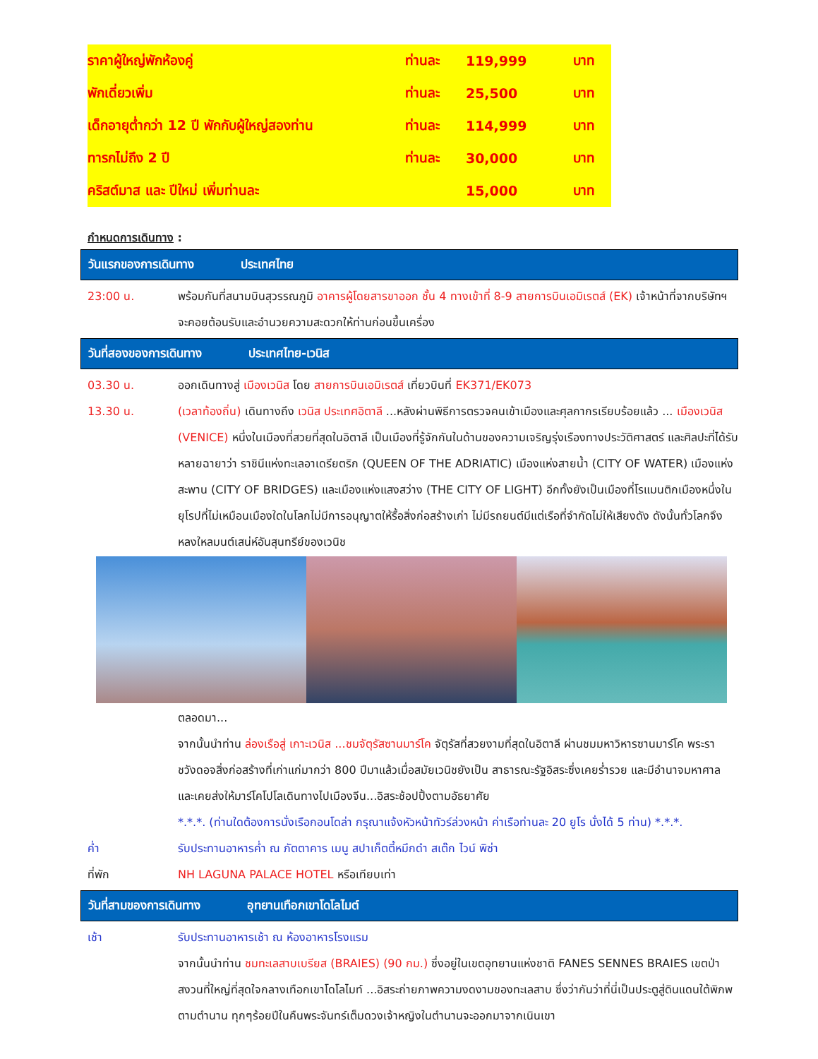| ราคาผู้ใหญ่พักห้องคู่ | ท่านละ | 119,999 | บาท |
| พักเดี่ยวเพิ่ม | ท่านละ | 25,500 | บาท |
| เด็กอายุต่ำกว่า 12 ปี พักกับผู้ใหญ่สองท่าน | ท่านละ | 114,999 | บาท |
| ทารกไม่ถึง 2 ปี | ท่านละ | 30,000 | บาท |
| คริสต์มาส และ ปีใหม่ เพิ่มท่านละ | | 15,000 | บาท |
กำหนดการเดินทาง :
วันแรกของการเดินทาง ประเทศไทย
23:00 น. พร้อมกันที่สนามบินสุวรรณภูมิ อาคารผู้โดยสารขาออก ชั้น 4 ทางเข้าที่ 8-9 สายการบินเอมิเรตส์ (EK) เจ้าหน้าที่จากบริษัทฯ จะคอยต้อนรับและอำนวยความสะดวกให้ท่านก่อนขึ้นเครื่อง
วันที่สองของการเดินทาง ประเทศไทย-เวนิส
03.30 น. ออกเดินทางสู่ เมืองเวนิส โดย สายการบินเอมิเรตส์ เที่ยวบินที่ EK371/EK073
13.30 น. (เวลาท้องถิ่น) เดินทางถึง เวนิส ประเทศอิตาลี ...หลังผ่านพิธีการตรวจคนเข้าเมืองและศุลกากรเรียบร้อยแล้ว ... เมืองเวนิส (VENICE) หนึ่งในเมืองที่สวยที่สุดในอิตาลี เป็นเมืองที่รู้จักกันในด้านของความเจริญรุ่งเรืองทางประวัติศาสตร์ และศิลปะที่ได้รับหลายฉายาว่า ราชินีแห่งทะเลอาเดรียตริก (QUEEN OF THE ADRIATIC) เมืองแห่งสายน้ำ (CITY OF WATER) เมืองแห่งสะพาน (CITY OF BRIDGES) และเมืองแห่งแสงสว่าง (THE CITY OF LIGHT) อีกทั้งยังเป็นเมืองที่โรแมนติกเมืองหนึ่งในยุโรปที่ไม่เหมือนเมืองใดในโลกไม่มีการอนุญาตให้รื้อสิ่งก่อสร้างเก่า ไม่มีรถยนต์มีแต่เรือที่จำกัดไม่ให้เสียงดัง ดังนั้นทั่วโลกจึงหลงใหลมนต์เสน่ห์อันสุนทรีย์ของเวนิช
ตลอดมา...
จากนั้นนำท่าน ล่องเรือสู่ เกาะเวนิส ...ชมจัตุรัสซานมาร์โค จัตุรัสที่สวยงามที่สุดในอิตาลี ผ่านชมมหาวิหารซานมาร์โค พระราชวังดอจสิ่งก่อสร้างที่เก่าแก่มากว่า 800 ปีมาแล้วเมื่อสมัยเวนิชยังเป็น สาธารณะรัฐอิสระซึ่งเคยร่ำรวย และมีอำนาจมหาศาล และเคยส่งให้มาร์โคโปโลเดินทางไปเมืองจีน...อิสระช้อปปิ้งตามอัธยาศัย
*.*.*. (ท่านใดต้องการนั่งเรือกอนโดล่า กรุณาแจ้งหัวหน้าทัวร์ล่วงหน้า ค่าเรือท่านละ 20 ยูโร นั่งได้ 5 ท่าน) *.*.*.
ค่ำ รับประทานอาหารค่ำ ณ ภัตตาคาร เมนู สปาเก็ตตี้หมึกดำ สเต๊ก ไวน์ พิซ่า
ที่พัก NH LAGUNA PALACE HOTEL หรือเทียบเท่า
วันที่สามของการเดินทาง อุทยานเทือกเขาโดโลไมต์
เช้า รับประทานอาหารเช้า ณ ห้องอาหารโรงแรม
จากนั้นนำท่าน ชมทะเลสาบเบรียส (BRAIES) (90 กม.) ซึ่งอยู่ในเขตอุทยานแห่งชาติ FANES SENNES BRAIES เขตป่าสงวนที่ใหญ่ที่สุดใจกลางเทือกเขาโดโลไมท์ ...อิสระถ่ายภาพความงดงามของทะเลสาบ ซึ่งว่ากันว่าที่นี่เป็นประตูสู่ดินแดนใต้พิภพตามตำนาน ทุกๆร้อยปีในคืนพระจันทร์เต็มดวงเจ้าหญิงในตำนานจะออกมาจากเนินเขา